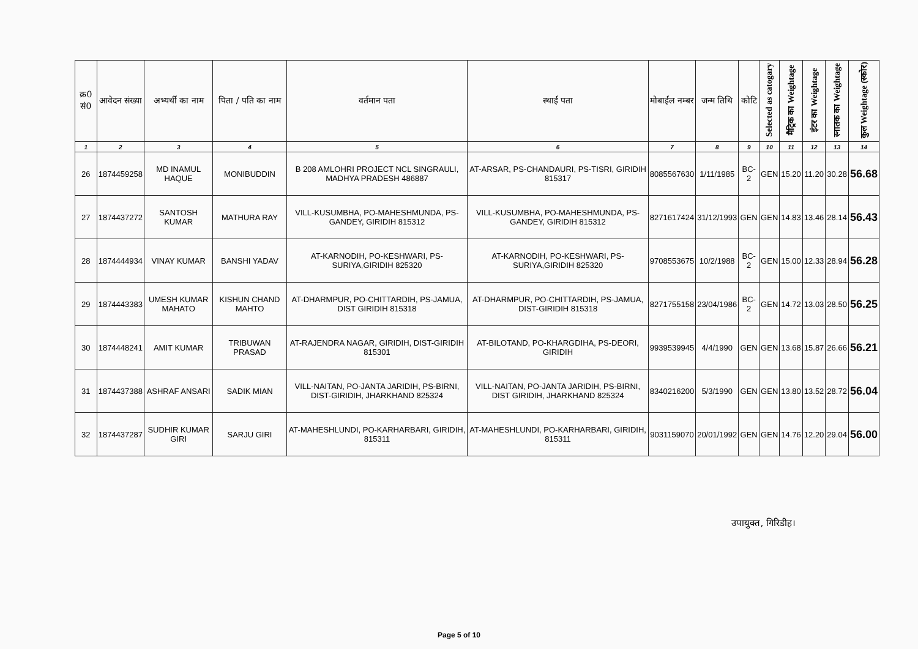| क्र0 सं0 | आवेदन संख्या | अभ्यर्थी का नाम | पिता / पति का नाम | वर्तमान पता | स्थाई पता | मोबाईल नम्बर | जन्म तिथि | कोटि | Selected as catogary | मैट्रिक का Weightage | इंटर का Weightage | स्नातक का Weightage | कुल Weightage (स्कोर) |
| --- | --- | --- | --- | --- | --- | --- | --- | --- | --- | --- | --- | --- | --- |
| 1 | 2 | 3 | 4 | 5 | 6 | 7 | 8 | 9 | 10 | 11 | 12 | 13 | 14 |
| 26 | 1874459258 | MD INAMUL HAQUE | MONIBUDDIN | B 208 AMLOHRI PROJECT NCL SINGRAULI, MADHYA PRADESH 486887 | AT-ARSAR, PS-CHANDAURI, PS-TISRI, GIRIDIH 815317 | 8085567630 | 1/11/1985 | BC-2 | GEN | 15.20 | 11.20 | 30.28 | 56.68 |
| 27 | 1874437272 | SANTOSH KUMAR | MATHURA RAY | VILL-KUSUMBHA, PO-MAHESHMUNDA, PS-GANDEY, GIRIDIH 815312 | VILL-KUSUMBHA, PO-MAHESHMUNDA, PS-GANDEY, GIRIDIH 815312 | 8271617424 | 31/12/1993 | GEN | GEN | 14.83 | 13.46 | 28.14 | 56.43 |
| 28 | 1874444934 | VINAY KUMAR | BANSHI YADAV | AT-KARNODIH, PO-KESHWARI, PS-SURIYA,GIRIDIH 825320 | AT-KARNODIH, PO-KESHWARI, PS-SURIYA,GIRIDIH 825320 | 9708553675 | 10/2/1988 | BC-2 | GEN | 15.00 | 12.33 | 28.94 | 56.28 |
| 29 | 1874443383 | UMESH KUMAR MAHATO | KISHUN CHAND MAHTO | AT-DHARMPUR, PO-CHITTARDIH, PS-JAMUA, DIST GIRIDIH 815318 | AT-DHARMPUR, PO-CHITTARDIH, PS-JAMUA, DIST-GIRIDIH 815318 | 8271755158 | 23/04/1986 | BC-2 | GEN | 14.72 | 13.03 | 28.50 | 56.25 |
| 30 | 1874448241 | AMIT KUMAR | TRIBUWAN PRASAD | AT-RAJENDRA NAGAR, GIRIDIH, DIST-GIRIDIH 815301 | AT-BILOTAND, PO-KHARGDIHA, PS-DEORI, GIRIDIH | 9939539945 | 4/4/1990 | GEN | GEN | 13.68 | 15.87 | 26.66 | 56.21 |
| 31 | 1874437388 | ASHRAF ANSARI | SADIK MIAN | VILL-NAITAN, PO-JANTA JARIDIH, PS-BIRNI, DIST-GIRIDIH, JHARKHAND 825324 | VILL-NAITAN, PO-JANTA JARIDIH, PS-BIRNI, DIST GIRIDIH, JHARKHAND 825324 | 8340216200 | 5/3/1990 | GEN | GEN | 13.80 | 13.52 | 28.72 | 56.04 |
| 32 | 1874437287 | SUDHIR KUMAR GIRI | SARJU GIRI | AT-MAHESHLUNDI, PO-KARHARBARI, GIRIDIH, 815311 | AT-MAHESHLUNDI, PO-KARHARBARI, GIRIDIH, 815311 | 9031159070 | 20/01/1992 | GEN | GEN | 14.76 | 12.20 | 29.04 | 56.00 |
उपायुक्त, गिरिडीह।
Page 5 of 10